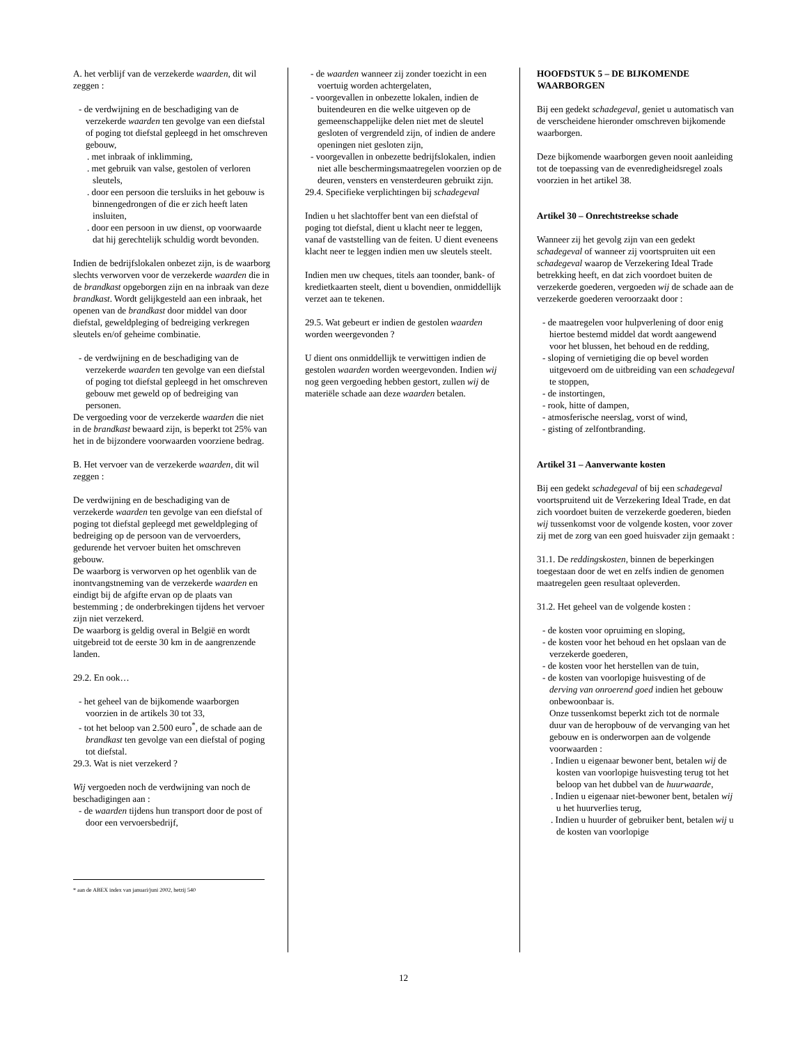A. het verblijf van de verzekerde waarden, dit wil zeggen :
- de verdwijning en de beschadiging van de verzekerde waarden ten gevolge van een diefstal of poging tot diefstal gepleegd in het omschreven gebouw,
. met inbraak of inklimming,
. met gebruik van valse, gestolen of verloren sleutels,
. door een persoon die tersluiks in het gebouw is binnengedrongen of die er zich heeft laten insluiten,
. door een persoon in uw dienst, op voorwaarde dat hij gerechtelijk schuldig wordt bevonden.
Indien de bedrijfslokalen onbezet zijn, is de waarborg slechts verworven voor de verzekerde waarden die in de brandkast opgeborgen zijn en na inbraak van deze brandkast. Wordt gelijkgesteld aan een inbraak, het openen van de brandkast door middel van door diefstal, geweldpleging of bedreiging verkregen sleutels en/of geheime combinatie.
- de verdwijning en de beschadiging van de verzekerde waarden ten gevolge van een diefstal of poging tot diefstal gepleegd in het omschreven gebouw met geweld op of bedreiging van personen.
De vergoeding voor de verzekerde waarden die niet in de brandkast bewaard zijn, is beperkt tot 25% van het in de bijzondere voorwaarden voorziene bedrag.
B. Het vervoer van de verzekerde waarden, dit wil zeggen :
De verdwijning en de beschadiging van de verzekerde waarden ten gevolge van een diefstal of poging tot diefstal gepleegd met geweldpleging of bedreiging op de persoon van de vervoerders, gedurende het vervoer buiten het omschreven gebouw.
De waarborg is verworven op het ogenblik van de inontvangstneming van de verzekerde waarden en eindigt bij de afgifte ervan op de plaats van bestemming ; de onderbrekingen tijdens het vervoer zijn niet verzekerd.
De waarborg is geldig overal in België en wordt uitgebreid tot de eerste 30 km in de aangrenzende landen.
29.2. En ook…
- het geheel van de bijkomende waarborgen voorzien in de artikels 30 tot 33,
- tot het beloop van 2.500 euro<sup>*</sup>, de schade aan de brandkast ten gevolge van een diefstal of poging tot diefstal.
29.3. Wat is niet verzekerd ?
Wij vergoeden noch de verdwijning van noch de beschadigingen aan :
- de waarden tijdens hun transport door de post of door een vervoersbedrijf,
* aan de ABEX index van januari/juni 2002, hetzij 540
- de waarden wanneer zij zonder toezicht in een voertuig worden achtergelaten,
- voorgevallen in onbezette lokalen, indien de buitendeuren en die welke uitgeven op de gemeenschappelijke delen niet met de sleutel gesloten of vergrendeld zijn, of indien de andere openingen niet gesloten zijn,
- voorgevallen in onbezette bedrijfslokalen, indien niet alle beschermingsmaatregelen voorzien op de deuren, vensters en vensterdeuren gebruikt zijn.
29.4. Specifieke verplichtingen bij schadegeval
Indien u het slachtoffer bent van een diefstal of poging tot diefstal, dient u klacht neer te leggen, vanaf de vaststelling van de feiten. U dient eveneens klacht neer te leggen indien men uw sleutels steelt.
Indien men uw cheques, titels aan toonder, bank- of kredietkaarten steelt, dient u bovendien, onmiddellijk verzet aan te tekenen.
29.5. Wat gebeurt er indien de gestolen waarden worden weergevonden ?
U dient ons onmiddellijk te verwittigen indien de gestolen waarden worden weergevonden. Indien wij nog geen vergoeding hebben gestort, zullen wij de materiële schade aan deze waarden betalen.
HOOFDSTUK 5 – DE BIJKOMENDE WAARBORGEN
Bij een gedekt schadegeval, geniet u automatisch van de verscheidene hieronder omschreven bijkomende waarborgen.
Deze bijkomende waarborgen geven nooit aanleiding tot de toepassing van de evenredigheidsregel zoals voorzien in het artikel 38.
Artikel 30 – Onrechtstreekse schade
Wanneer zij het gevolg zijn van een gedekt schadegeval of wanneer zij voortspruiten uit een schadegeval waarop de Verzekering Ideal Trade betrekking heeft, en dat zich voordoet buiten de verzekerde goederen, vergoeden wij de schade aan de verzekerde goederen veroorzaakt door :
- de maatregelen voor hulpverlening of door enig hiertoe bestemd middel dat wordt aangewend voor het blussen, het behoud en de redding,
- sloping of vernietiging die op bevel worden uitgevoerd om de uitbreiding van een schadegeval te stoppen,
- de instortingen,
- rook, hitte of dampen,
- atmosferische neerslag, vorst of wind,
- gisting of zelfontbranding.
Artikel 31 – Aanverwante kosten
Bij een gedekt schadegeval of bij een schadegeval voortspruitend uit de Verzekering Ideal Trade, en dat zich voordoet buiten de verzekerde goederen, bieden wij tussenkomst voor de volgende kosten, voor zover zij met de zorg van een goed huisvader zijn gemaakt :
31.1. De reddingskosten, binnen de beperkingen toegestaan door de wet en zelfs indien de genomen maatregelen geen resultaat opleverden.
31.2. Het geheel van de volgende kosten :
- de kosten voor opruiming en sloping,
- de kosten voor het behoud en het opslaan van de verzekerde goederen,
- de kosten voor het herstellen van de tuin,
- de kosten van voorlopige huisvesting of de derving van onroerend goed indien het gebouw onbewoonbaar is.
Onze tussenkomst beperkt zich tot de normale duur van de heropbouw of de vervanging van het gebouw en is onderworpen aan de volgende voorwaarden :
. Indien u eigenaar bewoner bent, betalen wij de kosten van voorlopige huisvesting terug tot het beloop van het dubbel van de huurwaarde,
. Indien u eigenaar niet-bewoner bent, betalen wij u het huurverlies terug,
. Indien u huurder of gebruiker bent, betalen wij u de kosten van voorlopige
12